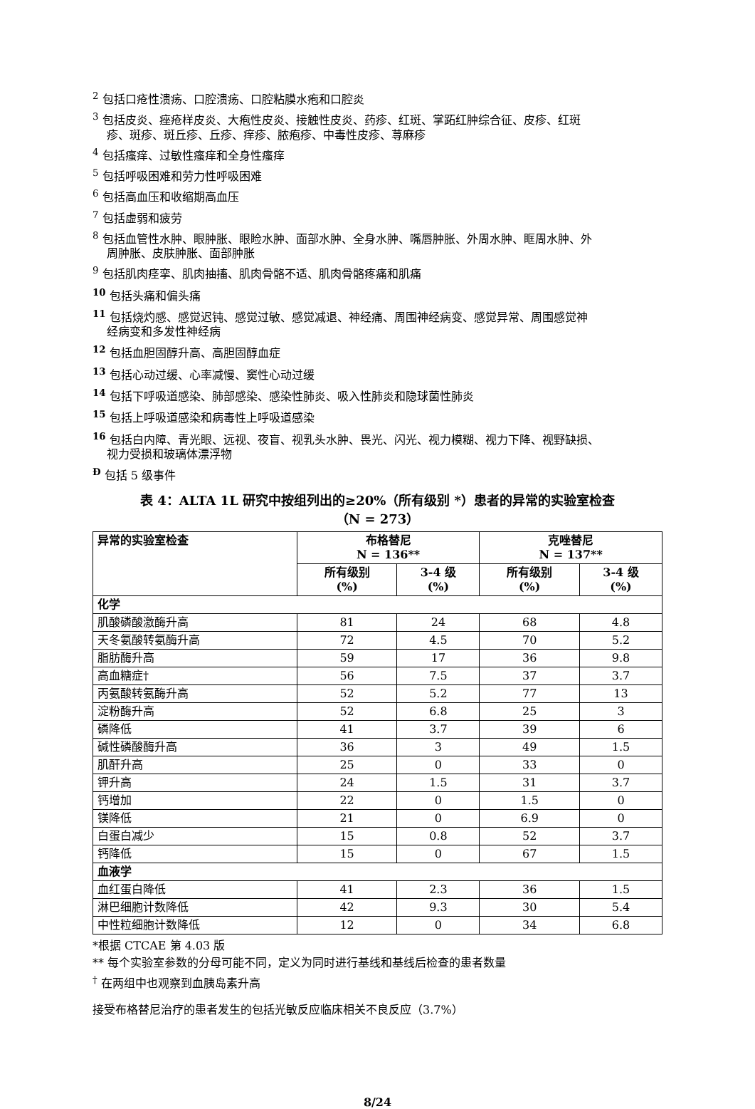<sup>2</sup> 包括口疮性溃疡、口腔溃疡、口腔粘膜水疱和口腔炎
<sup>3</sup> 包括皮炎、痤疮样皮炎、大疱性皮炎、接触性皮炎、药疹、红斑、掌跖红肿综合征、皮疹、红斑
疹、斑疹、斑丘疹、丘疹、痒疹、脓疱疹、中毒性皮疹、荨麻疹
<sup>4</sup> 包括瘙痒、过敏性瘙痒和全身性瘙痒
<sup>5</sup> 包括呼吸困难和劳力性呼吸困难
<sup>6</sup> 包括高血压和收缩期高血压
<sup>7</sup> 包括虚弱和疲劳
<sup>8</sup> 包括血管性水肿、眼肿胀、眼睑水肿、面部水肿、全身水肿、嘴唇肿胀、外周水肿、眶周水肿、外
周肿胀、皮肤肿胀、面部肿胀
<sup>9</sup> 包括肌肉痉挛、肌肉抽搐、肌肉骨骼不适、肌肉骨骼疼痛和肌痛
<sup>10</sup> 包括头痛和偏头痛
<sup>11</sup> 包括烧灼感、感觉迟钝、感觉过敏、感觉减退、神经痛、周围神经病变、感觉异常、周围感觉神
经病变和多发性神经病
<sup>12</sup> 包括血胆固醇升高、高胆固醇血症
<sup>13</sup> 包括心动过缓、心率减慢、窦性心动过缓
<sup>14</sup> 包括下呼吸道感染、肺部感染、感染性肺炎、吸入性肺炎和隐球菌性肺炎
<sup>15</sup> 包括上呼吸道感染和病毒性上呼吸道感染
<sup>16</sup> 包括白内障、青光眼、远视、夜盲、视乳头水肿、畏光、闪光、视力模糊、视力下降、视野缺损、
视力受损和玻璃体漂浮物
<sup>Đ</sup> 包括 5 级事件
表 4：ALTA 1L 研究中按组列出的≥20%（所有级别 *）患者的异常的实验室检查
（N = 273）
| 异常的实验室检查 | 布格替尼 N = 136** | | 克唑替尼 N = 137** | |
| --- | --- | --- | --- | --- |
| | 所有级别 (%) | 3-4 级 (%) | 所有级别 (%) | 3-4 级 (%) |
| 化学 | | | | |
| 肌酸磷酸激酶升高 | 81 | 24 | 68 | 4.8 |
| 天冬氨酸转氨酶升高 | 72 | 4.5 | 70 | 5.2 |
| 脂肪酶升高 | 59 | 17 | 36 | 9.8 |
| 高血糖症† | 56 | 7.5 | 37 | 3.7 |
| 丙氨酸转氨酶升高 | 52 | 5.2 | 77 | 13 |
| 淀粉酶升高 | 52 | 6.8 | 25 | 3 |
| 磷降低 | 41 | 3.7 | 39 | 6 |
| 碱性磷酸酶升高 | 36 | 3 | 49 | 1.5 |
| 肌酐升高 | 25 | 0 | 33 | 0 |
| 钾升高 | 24 | 1.5 | 31 | 3.7 |
| 钙增加 | 22 | 0 | 1.5 | 0 |
| 镁降低 | 21 | 0 | 6.9 | 0 |
| 白蛋白减少 | 15 | 0.8 | 52 | 3.7 |
| 钙降低 | 15 | 0 | 67 | 1.5 |
| 血液学 | | | | |
| 血红蛋白降低 | 41 | 2.3 | 36 | 1.5 |
| 淋巴细胞计数降低 | 42 | 9.3 | 30 | 5.4 |
| 中性粒细胞计数降低 | 12 | 0 | 34 | 6.8 |
*根据 CTCAE 第 4.03 版
** 每个实验室参数的分母可能不同，定义为同时进行基线和基线后检查的患者数量
<sup>†</sup> 在两组中也观察到血胰岛素升高
接受布格替尼治疗的患者发生的包括光敏反应临床相关不良反应（3.7%）
8/24